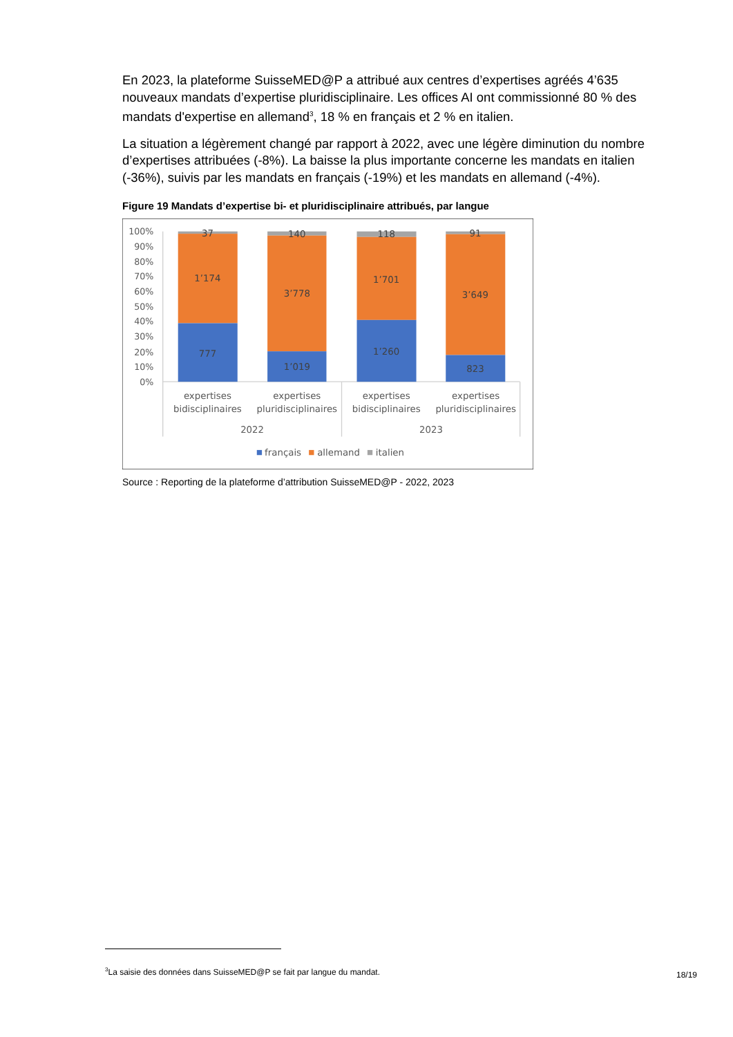En 2023, la plateforme SuisseMED@P a attribué aux centres d’expertises agréés 4’635 nouveaux mandats d’expertise pluridisciplinaire. Les offices AI ont commissionné 80 % des mandats d'expertise en allemand<sup>3</sup>, 18 % en français et 2 % en italien.
La situation a légèrement changé par rapport à 2022, avec une légère diminution du nombre d’expertises attribuées (-8%). La baisse la plus importante concerne les mandats en italien (-36%), suivis par les mandats en français (-19%) et les mandats en allemand (-4%).
Figure 19 Mandats d’expertise bi- et pluridisciplinaire attribués, par langue
100%
90%
80%
70%
60%
50%
40%
30%
20%
10%
0%
37
1’174
777
140
3’778
1’019
118
1’701
1’260
91
3’649
823
expertises
bidisciplinaires
expertises
pluridisciplinaires
expertises
bidisciplinaires
expertises
pluridisciplinaires
2022
2023
français
allemand
italien
Source : Reporting de la plateforme d’attribution SuisseMED@P - 2022, 2023
<sup>3</sup> La saisie des données dans SuisseMED@P se fait par langue du mandat.
18/19